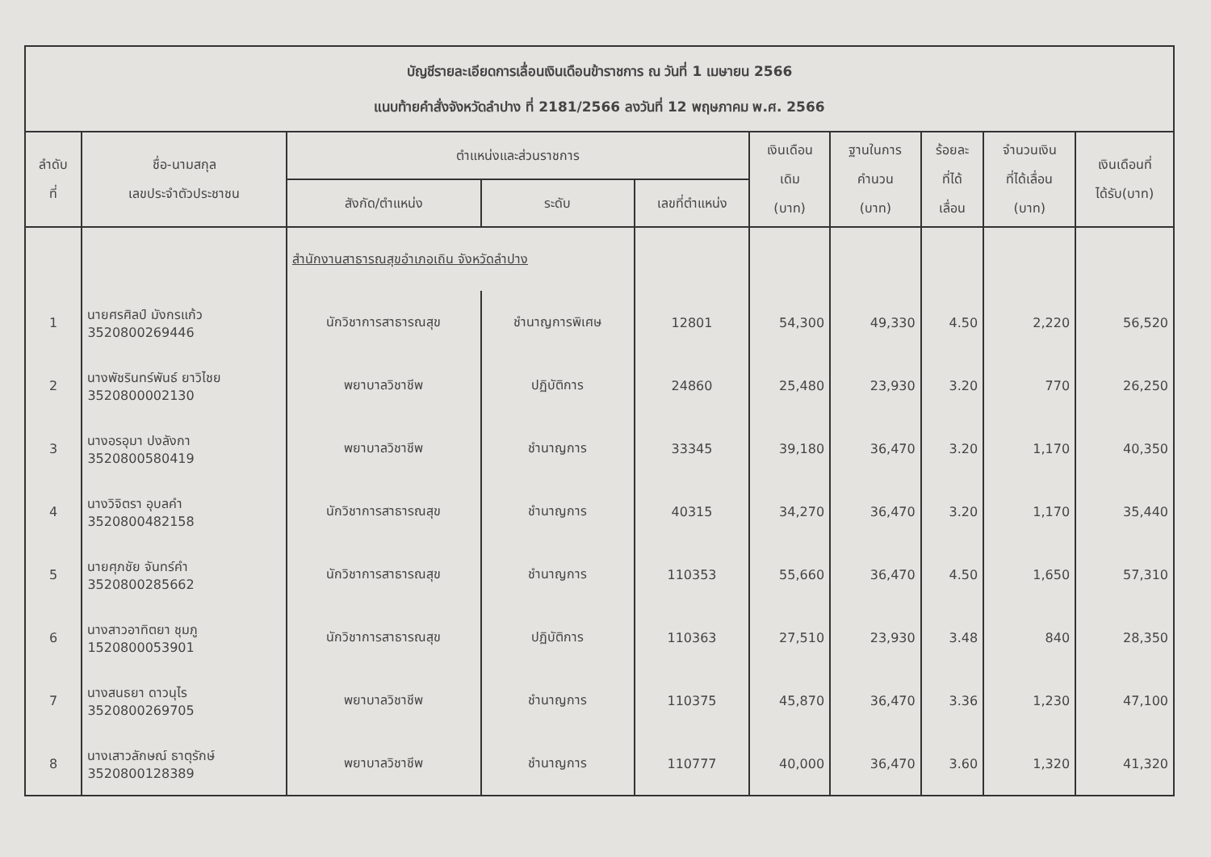บัญชีรายละเอียดการเลื่อนเงินเดือนข้าราชการ ณ วันที่ 1 เมษายน 2566
แนบท้ายคำสั่งจังหวัดลำปาง ที่ 2181/2566 ลงวันที่ 12 พฤษภาคม พ.ศ. 2566
| ลำดับ ที่ | ชื่อ-นามสกุล เลขประจำตัวประชาชน | ตำแหน่งและส่วนราชการ | | | เงินเดือน เดิม (บาท) | ฐานในการ คำนวน (บาท) | ร้อยละ ที่ได้ เลื่อน | จำนวนเงิน ที่ได้เลื่อน (บาท) | เงินเดือนที่ ได้รับ(บาท) |
| --- | --- | --- | --- | --- | --- | --- | --- | --- | --- |
| | | สังกัด/ตำแหน่ง | ระดับ | เลขที่ตำแหน่ง | | | | | |
| | | สำนักงานสาธารณสุขอำเภอเถิน จังหวัดลำปาง | | | | | | | |
| 1 | นายศรศิลป์ มังกรแก้ว 3520800269446 | นักวิชาการสาธารณสุข | ชำนาญการพิเศษ | 12801 | 54,300 | 49,330 | 4.50 | 2,220 | 56,520 |
| 2 | นางพัชรินทร์พันธ์ ยาวิไชย 3520800002130 | พยาบาลวิชาชีพ | ปฏิบัติการ | 24860 | 25,480 | 23,930 | 3.20 | 770 | 26,250 |
| 3 | นางอรอุมา ปงลังกา 3520800580419 | พยาบาลวิชาชีพ | ชำนาญการ | 33345 | 39,180 | 36,470 | 3.20 | 1,170 | 40,350 |
| 4 | นางวิจิตรา อุบลคำ 3520800482158 | นักวิชาการสาธารณสุข | ชำนาญการ | 40315 | 34,270 | 36,470 | 3.20 | 1,170 | 35,440 |
| 5 | นายศุภชัย จันทร์คำ 3520800285662 | นักวิชาการสาธารณสุข | ชำนาญการ | 110353 | 55,660 | 36,470 | 4.50 | 1,650 | 57,310 |
| 6 | นางสาวอาทิตยา ชุมภู 1520800053901 | นักวิชาการสาธารณสุข | ปฏิบัติการ | 110363 | 27,510 | 23,930 | 3.48 | 840 | 28,350 |
| 7 | นางสนธยา ดาวนุไร 3520800269705 | พยาบาลวิชาชีพ | ชำนาญการ | 110375 | 45,870 | 36,470 | 3.36 | 1,230 | 47,100 |
| 8 | นางเสาวลักษณ์ ธาตุรักษ์ 3520800128389 | พยาบาลวิชาชีพ | ชำนาญการ | 110777 | 40,000 | 36,470 | 3.60 | 1,320 | 41,320 |